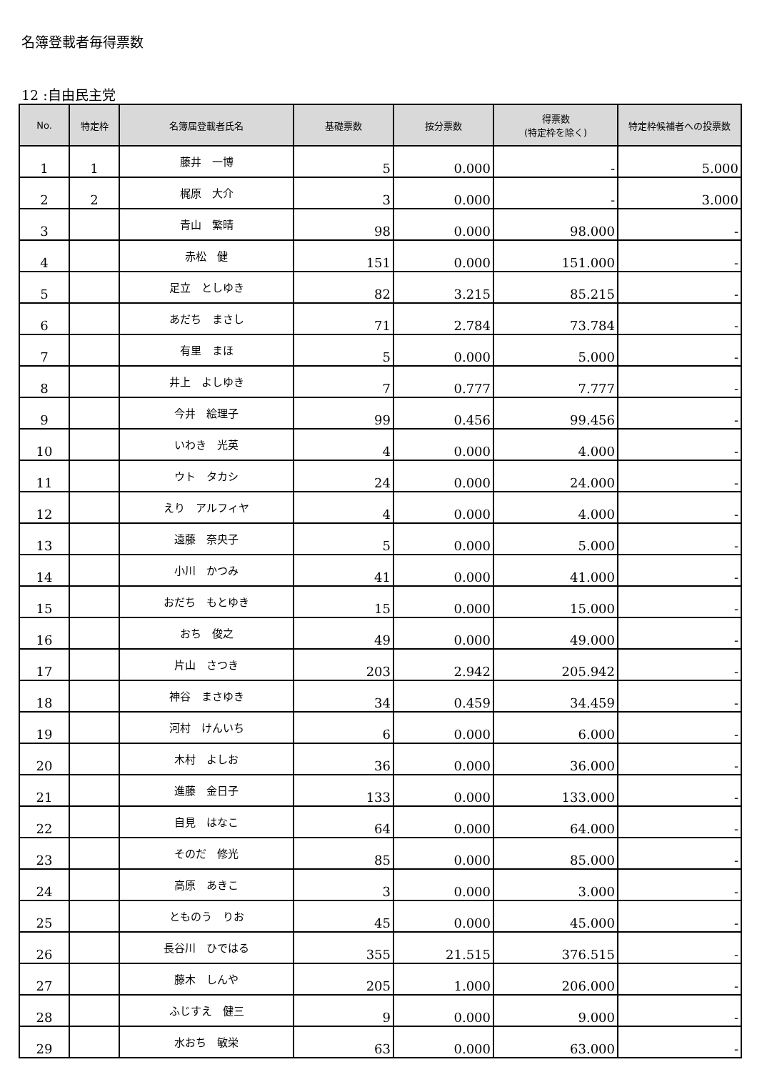名簿登載者毎得票数
12 :自由民主党
| No. | 特定枠 | 名簿届登載者氏名 | 基礎票数 | 按分票数 | 得票数 (特定枠を除く) | 特定枠候補者への投票数 |
| --- | --- | --- | --- | --- | --- | --- |
| 1 | 1 | 藤井 一博 | 5 | 0.000 | - | 5.000 |
| 2 | 2 | 梶原 大介 | 3 | 0.000 | - | 3.000 |
| 3 | | 青山 繁晴 | 98 | 0.000 | 98.000 | - |
| 4 | | 赤松 健 | 151 | 0.000 | 151.000 | - |
| 5 | | 足立 としゆき | 82 | 3.215 | 85.215 | - |
| 6 | | あだち まさし | 71 | 2.784 | 73.784 | - |
| 7 | | 有里 まほ | 5 | 0.000 | 5.000 | - |
| 8 | | 井上 よしゆき | 7 | 0.777 | 7.777 | - |
| 9 | | 今井 絵理子 | 99 | 0.456 | 99.456 | - |
| 10 | | いわき 光英 | 4 | 0.000 | 4.000 | - |
| 11 | | ウト タカシ | 24 | 0.000 | 24.000 | - |
| 12 | | えり アルフィヤ | 4 | 0.000 | 4.000 | - |
| 13 | | 遠藤 奈央子 | 5 | 0.000 | 5.000 | - |
| 14 | | 小川 かつみ | 41 | 0.000 | 41.000 | - |
| 15 | | おだち もとゆき | 15 | 0.000 | 15.000 | - |
| 16 | | おち 俊之 | 49 | 0.000 | 49.000 | - |
| 17 | | 片山 さつき | 203 | 2.942 | 205.942 | - |
| 18 | | 神谷 まさゆき | 34 | 0.459 | 34.459 | - |
| 19 | | 河村 けんいち | 6 | 0.000 | 6.000 | - |
| 20 | | 木村 よしお | 36 | 0.000 | 36.000 | - |
| 21 | | 進藤 金日子 | 133 | 0.000 | 133.000 | - |
| 22 | | 自見 はなこ | 64 | 0.000 | 64.000 | - |
| 23 | | そのだ 修光 | 85 | 0.000 | 85.000 | - |
| 24 | | 高原 あきこ | 3 | 0.000 | 3.000 | - |
| 25 | | とものう りお | 45 | 0.000 | 45.000 | - |
| 26 | | 長谷川 ひではる | 355 | 21.515 | 376.515 | - |
| 27 | | 藤木 しんや | 205 | 1.000 | 206.000 | - |
| 28 | | ふじすえ 健三 | 9 | 0.000 | 9.000 | - |
| 29 | | 水おち 敏栄 | 63 | 0.000 | 63.000 | - |